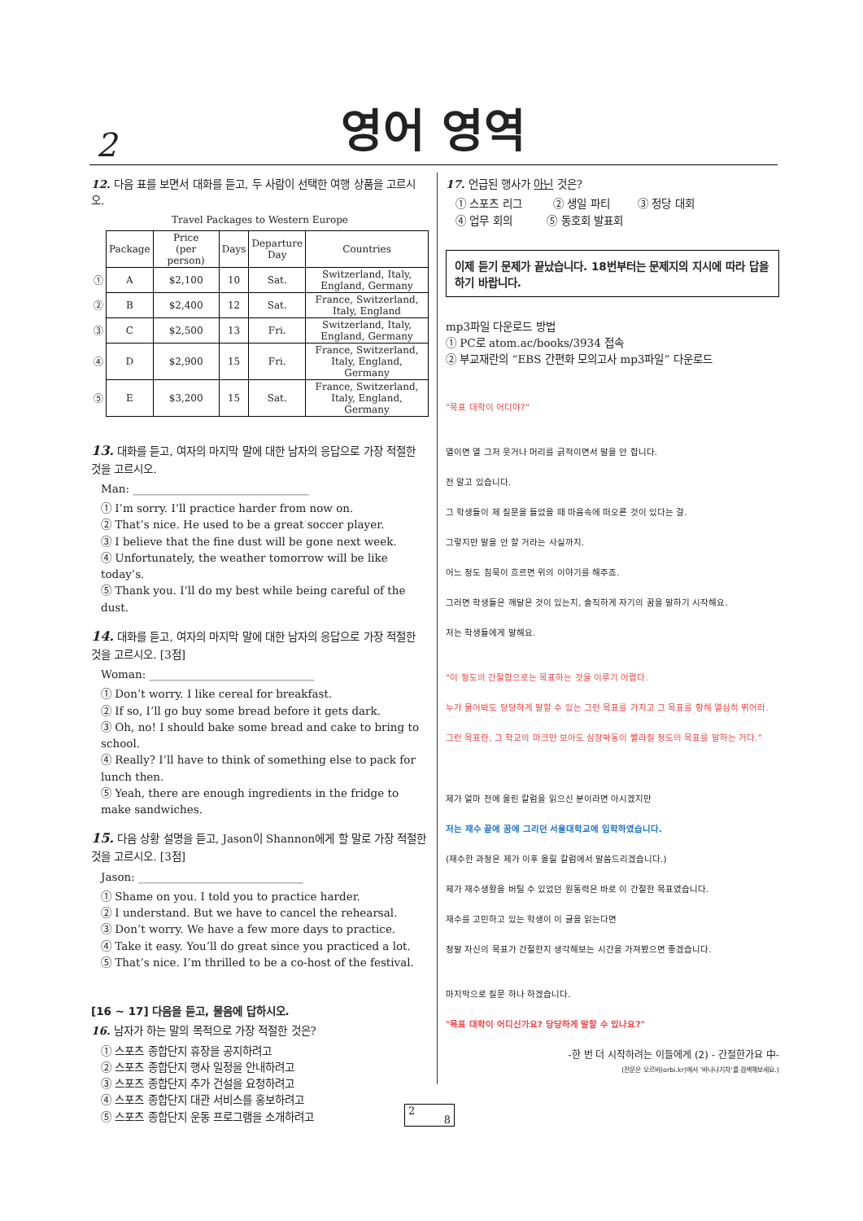2
영어 영역
12. 다음 표를 보면서 대화를 듣고, 두 사람이 선택한 여행 상품을 고르시오.
Travel Packages to Western Europe
| | Package | Price (per person) | Days | Departure Day | Countries |
| ① | A | $2,100 | 10 | Sat. | Switzerland, Italy, England, Germany |
| ② | B | $2,400 | 12 | Sat. | France, Switzerland, Italy, England |
| ③ | C | $2,500 | 13 | Fri. | Switzerland, Italy, England, Germany |
| ④ | D | $2,900 | 15 | Fri. | France, Switzerland, Italy, England, Germany |
| ⑤ | E | $3,200 | 15 | Sat. | France, Switzerland, Italy, England, Germany |
13. 대화를 듣고, 여자의 마지막 말에 대한 남자의 응답으로 가장 적절한 것을 고르시오.
Man: ________________________________
① I’m sorry. I’ll practice harder from now on.
② That’s nice. He used to be a great soccer player.
③ I believe that the fine dust will be gone next week.
④ Unfortunately, the weather tomorrow will be like today’s.
⑤ Thank you. I’ll do my best while being careful of the dust.
14. 대화를 듣고, 여자의 마지막 말에 대한 남자의 응답으로 가장 적절한 것을 고르시오. [3점]
Woman: ______________________________
① Don’t worry. I like cereal for breakfast.
② If so, I’ll go buy some bread before it gets dark.
③ Oh, no! I should bake some bread and cake to bring to school.
④ Really? I’ll have to think of something else to pack for lunch then.
⑤ Yeah, there are enough ingredients in the fridge to make sandwiches.
15. 다음 상황 설명을 듣고, Jason이 Shannon에게 할 말로 가장 적절한 것을 고르시오. [3점]
Jason: ______________________________
① Shame on you. I told you to practice harder.
② I understand. But we have to cancel the rehearsal.
③ Don’t worry. We have a few more days to practice.
④ Take it easy. You’ll do great since you practiced a lot.
⑤ That’s nice. I’m thrilled to be a co-host of the festival.
[16 ~ 17] 다음을 듣고, 물음에 답하시오.
16. 남자가 하는 말의 목적으로 가장 적절한 것은?
① 스포츠 종합단지 휴장을 공지하려고
② 스포츠 종합단지 행사 일정을 안내하려고
③ 스포츠 종합단지 추가 건설을 요청하려고
④ 스포츠 종합단지 대관 서비스를 홍보하려고
⑤ 스포츠 종합단지 운동 프로그램을 소개하려고
17. 언급된 행사가 아닌 것은?
① 스포츠 리그 ② 생일 파티 ③ 정당 대회
④ 업무 회의 ⑤ 동호회 발표회
이제 듣기 문제가 끝났습니다. 18번부터는 문제지의 지시에 따라 답을 하기 바랍니다.
mp3파일 다운로드 방법
① PC로 atom.ac/books/3934 접속
② 부교재란의 “EBS 간편화 모의고사 mp3파일” 다운로드
“목표 대학이 어디야?”
열이면 열 그저 웃거나 머리를 긁적이면서 말을 안 합니다.
전 알고 있습니다.
그 학생들이 제 질문을 들었을 때 마음속에 떠오른 것이 있다는 걸.
그렇지만 말을 안 할 거라는 사실까지.
어느 정도 침묵이 흐르면 위의 이야기를 해주죠.
그러면 학생들은 깨달은 것이 있는지, 솔직하게 자기의 꿈을 말하기 시작해요.
저는 학생들에게 말해요.
“이 정도의 간절함으로는 목표하는 것을 이루기 어렵다.
누가 물어봐도 당당하게 말할 수 있는 그런 목표를 가지고 그 목표를 향해 열심히 뛰어라.
그런 목표란, 그 학교의 마크만 보아도 심장박동이 빨라질 정도의 목표를 말하는 거다.”
제가 얼마 전에 올린 칼럼을 읽으신 분이라면 아시겠지만
저는 재수 끝에 꿈에 그리던 서울대학교에 입학하였습니다.
(재수한 과정은 제가 이후 올릴 칼럼에서 말씀드리겠습니다.)
제가 재수생활을 버틸 수 있었던 원동력은 바로 이 간절한 목표였습니다.
재수를 고민하고 있는 학생이 이 글을 읽는다면
정말 자신의 목표가 간절한지 생각해보는 시간을 가져봤으면 좋겠습니다.
마지막으로 질문 하나 하겠습니다.
"목표 대학이 어디신가요? 당당하게 말할 수 있나요?"
-한 번 더 시작하려는 이들에게 (2) - 간절한가요 中-
(전문은 오르비(orbi.kr)에서 ‘바나나기차’를 검색해보세요.)
2 8